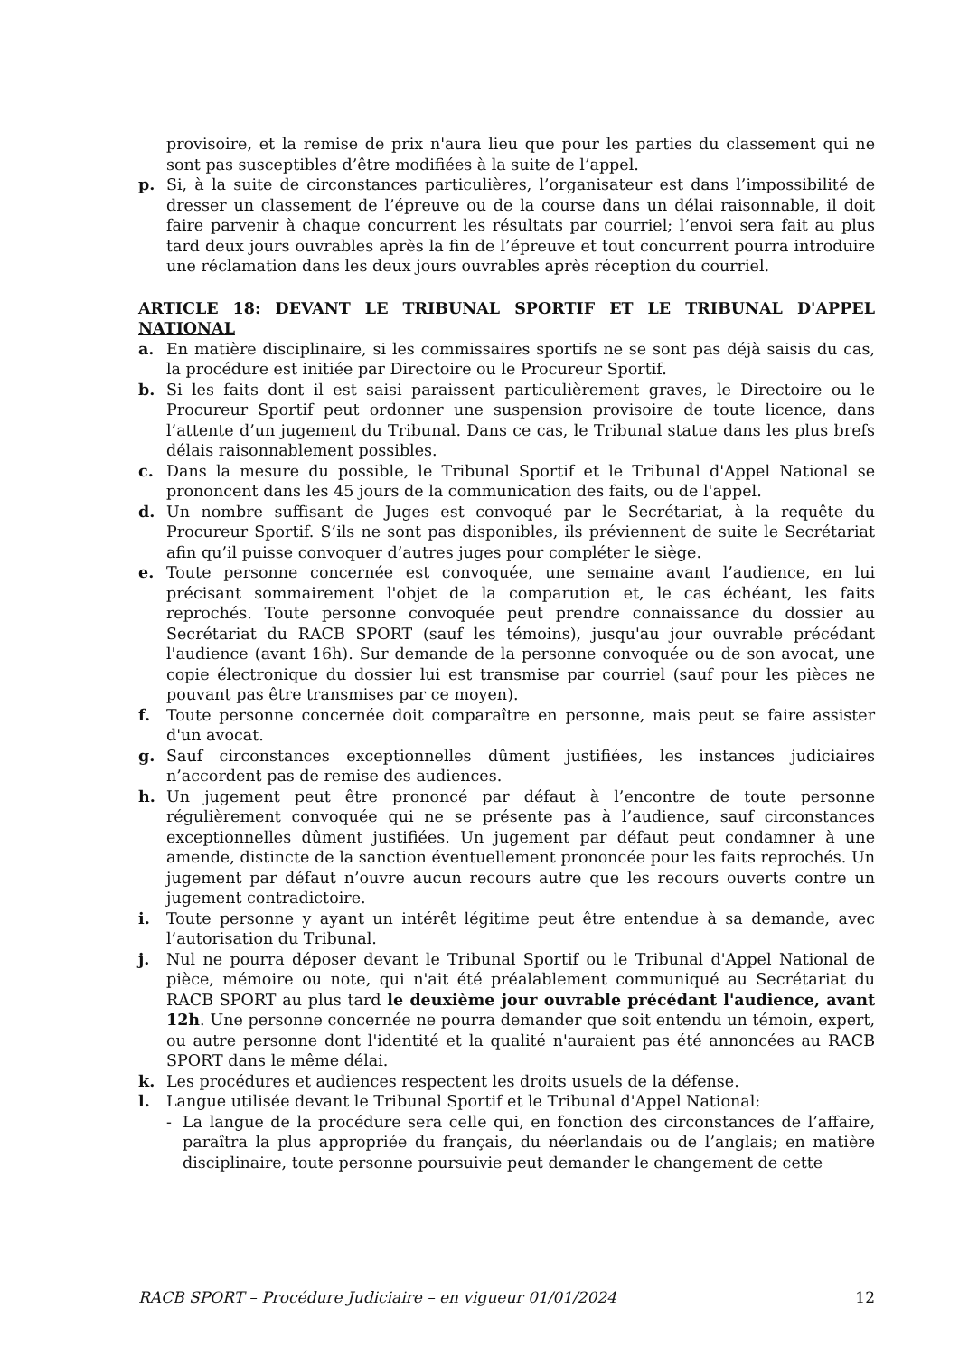provisoire, et la remise de prix n'aura lieu que pour les parties du classement qui ne sont pas susceptibles d’être modifiées à la suite de l’appel.
p. Si, à la suite de circonstances particulières, l’organisateur est dans l’impossibilité de dresser un classement de l’épreuve ou de la course dans un délai raisonnable, il doit faire parvenir à chaque concurrent les résultats par courriel; l’envoi sera fait au plus tard deux jours ouvrables après la fin de l’épreuve et tout concurrent pourra introduire une réclamation dans les deux jours ouvrables après réception du courriel.
ARTICLE 18: DEVANT LE TRIBUNAL SPORTIF ET LE TRIBUNAL D'APPEL NATIONAL
a. En matière disciplinaire, si les commissaires sportifs ne se sont pas déjà saisis du cas, la procédure est initiée par Directoire ou le Procureur Sportif.
b. Si les faits dont il est saisi paraissent particulièrement graves, le Directoire ou le Procureur Sportif peut ordonner une suspension provisoire de toute licence, dans l’attente d’un jugement du Tribunal. Dans ce cas, le Tribunal statue dans les plus brefs délais raisonnablement possibles.
c. Dans la mesure du possible, le Tribunal Sportif et le Tribunal d'Appel National se prononcent dans les 45 jours de la communication des faits, ou de l'appel.
d. Un nombre suffisant de Juges est convoqué par le Secrétariat, à la requête du Procureur Sportif. S’ils ne sont pas disponibles, ils préviennent de suite le Secrétariat afin qu’il puisse convoquer d’autres juges pour compléter le siège.
e. Toute personne concernée est convoquée, une semaine avant l’audience, en lui précisant sommairement l'objet de la comparution et, le cas échéant, les faits reprochés. Toute personne convoquée peut prendre connaissance du dossier au Secrétariat du RACB SPORT (sauf les témoins), jusqu'au jour ouvrable précédant l'audience (avant 16h). Sur demande de la personne convoquée ou de son avocat, une copie électronique du dossier lui est transmise par courriel (sauf pour les pièces ne pouvant pas être transmises par ce moyen).
f. Toute personne concernée doit comparaître en personne, mais peut se faire assister d'un avocat.
g. Sauf circonstances exceptionnelles dûment justifiées, les instances judiciaires n’accordent pas de remise des audiences.
h. Un jugement peut être prononcé par défaut à l’encontre de toute personne régulièrement convoquée qui ne se présente pas à l’audience, sauf circonstances exceptionnelles dûment justifiées. Un jugement par défaut peut condamner à une amende, distincte de la sanction éventuellement prononcée pour les faits reprochés. Un jugement par défaut n’ouvre aucun recours autre que les recours ouverts contre un jugement contradictoire.
i. Toute personne y ayant un intérêt légitime peut être entendue à sa demande, avec l’autorisation du Tribunal.
j. Nul ne pourra déposer devant le Tribunal Sportif ou le Tribunal d'Appel National de pièce, mémoire ou note, qui n'ait été préalablement communiqué au Secrétariat du RACB SPORT au plus tard le deuxième jour ouvrable précédant l'audience, avant 12h. Une personne concernée ne pourra demander que soit entendu un témoin, expert, ou autre personne dont l'identité et la qualité n'auraient pas été annoncées au RACB SPORT dans le même délai.
k. Les procédures et audiences respectent les droits usuels de la défense.
l. Langue utilisée devant le Tribunal Sportif et le Tribunal d'Appel National:
- La langue de la procédure sera celle qui, en fonction des circonstances de l’affaire, paraîtra la plus appropriée du français, du néerlandais ou de l’anglais; en matière disciplinaire, toute personne poursuivie peut demander le changement de cette
RACB SPORT – Procédure Judiciaire – en vigueur 01/01/2024 12